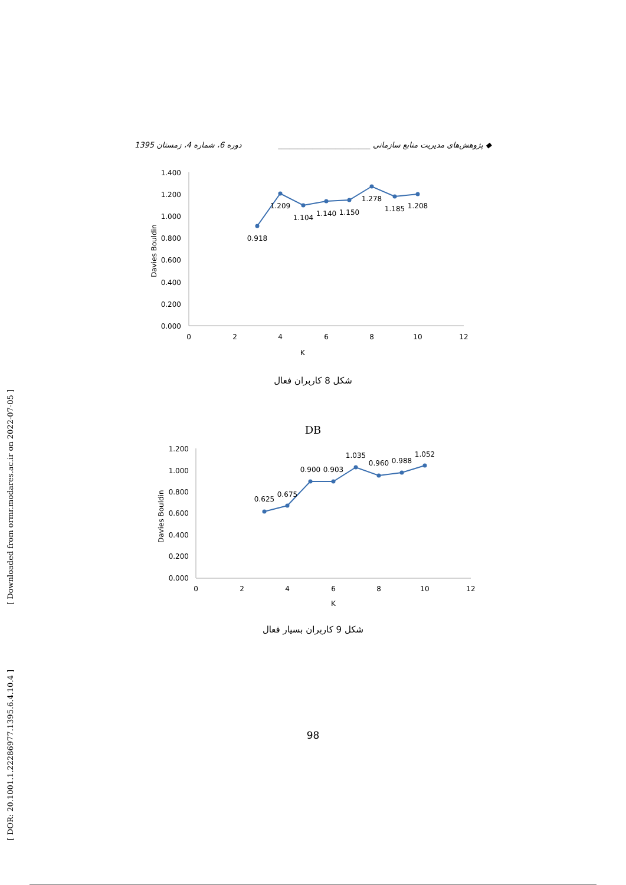◆ پژوهش‌های مدیریت منابع سازمانی ________________________ دوره 6، شماره 4، زمستان 1395
[ Downloaded from ormr.modares.ac.ir on 2022-07-05 ]
[ DOR: 20.1001.1.22286977.1395.6.4.10.4 ]
1.400
1.200
1.000
0.800
0.600
0.400
0.200
0.000
0
2
4
6
8
10
12
K
Davies Bouldin
0.918
1.209
1.104
1.140
1.150
1.278
1.185
1.208
شکل 8 کاربران فعال
DB
1.200
1.000
0.800
0.600
0.400
0.200
0.000
0
2
4
6
8
10
12
K
Davies Bouldin
0.625
0.675
0.900
0.903
1.035
0.960
0.988
1.052
شکل 9 کاربران بسیار فعال
98